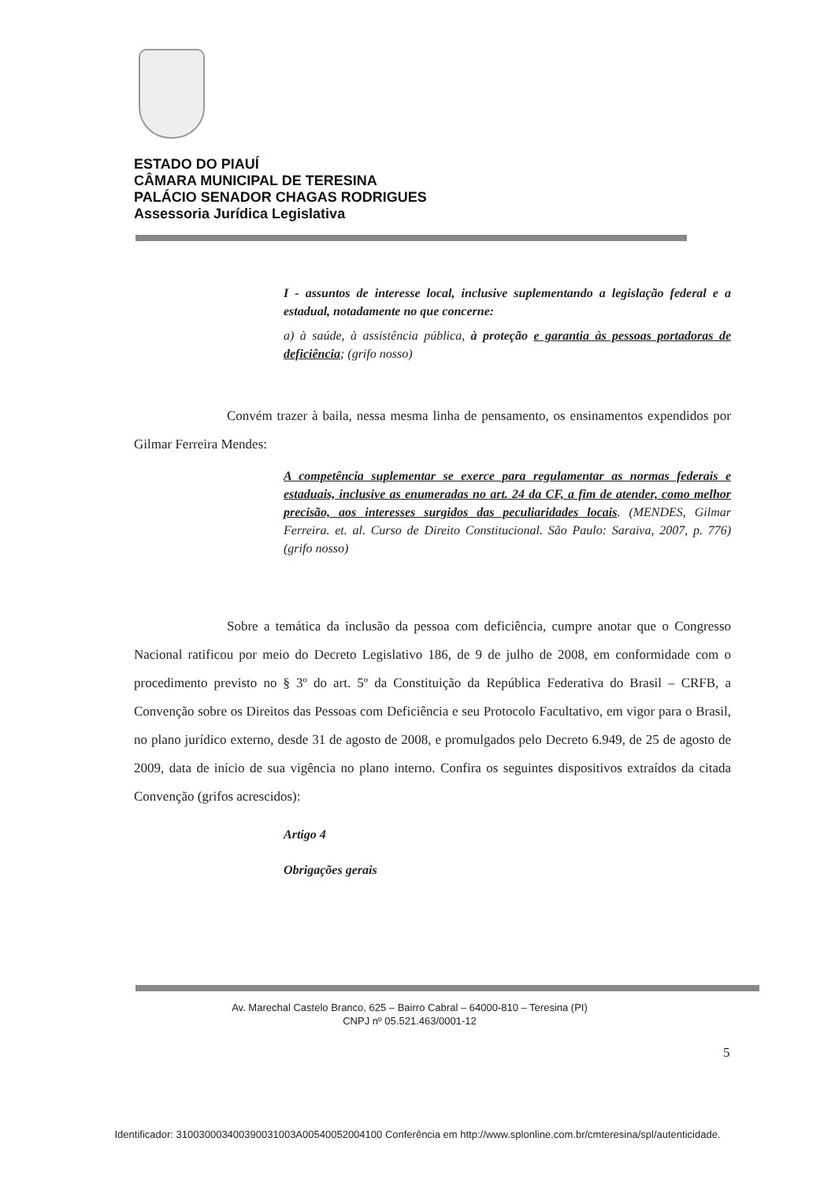ESTADO DO PIAUÍ
CÂMARA MUNICIPAL DE TERESINA
PALÁCIO SENADOR CHAGAS RODRIGUES
Assessoria Jurídica Legislativa
I - assuntos de interesse local, inclusive suplementando a legislação federal e a estadual, notadamente no que concerne:
a) à saúde, à assistência pública, à proteção e garantia às pessoas portadoras de deficiência; (grifo nosso)
Convém trazer à baila, nessa mesma linha de pensamento, os ensinamentos expendidos por Gilmar Ferreira Mendes:
A competência suplementar se exerce para regulamentar as normas federais e estaduais, inclusive as enumeradas no art. 24 da CF, a fim de atender, como melhor precisão, aos interesses surgidos das peculiaridades locais. (MENDES, Gilmar Ferreira. et. al. Curso de Direito Constitucional. São Paulo: Saraiva, 2007, p. 776) (grifo nosso)
Sobre a temática da inclusão da pessoa com deficiência, cumpre anotar que o Congresso Nacional ratificou por meio do Decreto Legislativo 186, de 9 de julho de 2008, em conformidade com o procedimento previsto no § 3º do art. 5º da Constituição da República Federativa do Brasil – CRFB, a Convenção sobre os Direitos das Pessoas com Deficiência e seu Protocolo Facultativo, em vigor para o Brasil, no plano jurídico externo, desde 31 de agosto de 2008, e promulgados pelo Decreto 6.949, de 25 de agosto de 2009, data de início de sua vigência no plano interno. Confira os seguintes dispositivos extraídos da citada Convenção (grifos acrescidos):
Artigo 4
Obrigações gerais
Av. Marechal Castelo Branco, 625 – Bairro Cabral – 64000-810 – Teresina (PI)
CNPJ nº 05.521.463/0001-12
5
Identificador: 310030003400390031003A00540052004100 Conferência em http://www.splonline.com.br/cmteresina/spl/autenticidade.